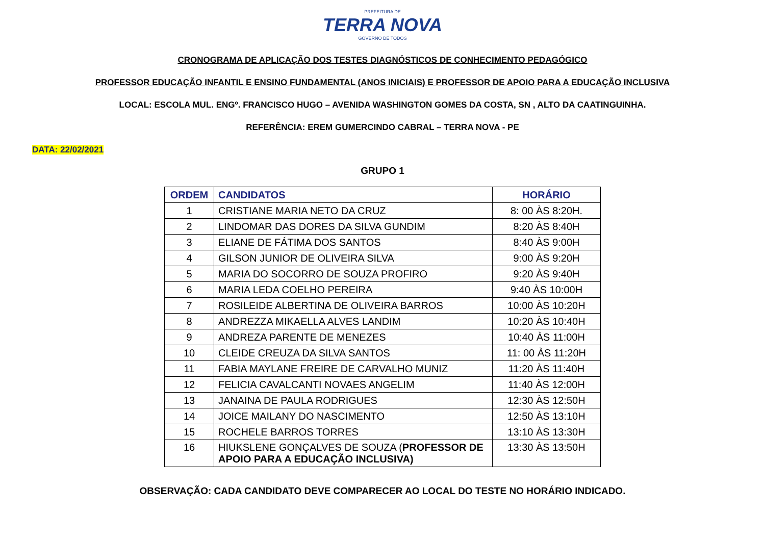PREFEITURA DE
TERRA NOVA
GOVERNO DE TODOS
CRONOGRAMA DE APLICAÇÃO DOS TESTES DIAGNÓSTICOS DE CONHECIMENTO PEDAGÓGICO
PROFESSOR EDUCAÇÃO INFANTIL E ENSINO FUNDAMENTAL (ANOS INICIAIS) E PROFESSOR DE APOIO PARA A EDUCAÇÃO INCLUSIVA
LOCAL: ESCOLA MUL. ENGº. FRANCISCO HUGO – AVENIDA WASHINGTON GOMES DA COSTA, SN , ALTO DA CAATINGUINHA.
REFERÊNCIA: EREM GUMERCINDO CABRAL – TERRA NOVA - PE
DATA: 22/02/2021
GRUPO 1
| ORDEM | CANDIDATOS | HORÁRIO |
| --- | --- | --- |
| 1 | CRISTIANE MARIA NETO DA CRUZ | 8: 00 ÀS 8:20H. |
| 2 | LINDOMAR DAS DORES DA SILVA GUNDIM | 8:20 ÀS 8:40H |
| 3 | ELIANE DE FÁTIMA DOS SANTOS | 8:40 ÀS 9:00H |
| 4 | GILSON JUNIOR DE OLIVEIRA SILVA | 9:00 ÀS 9:20H |
| 5 | MARIA DO SOCORRO DE SOUZA PROFIRO | 9:20 ÀS 9:40H |
| 6 | MARIA LEDA COELHO PEREIRA | 9:40 ÀS 10:00H |
| 7 | ROSILEIDE ALBERTINA DE OLIVEIRA BARROS | 10:00 ÀS 10:20H |
| 8 | ANDREZZA MIKAELLA ALVES LANDIM | 10:20 ÀS 10:40H |
| 9 | ANDREZA PARENTE DE MENEZES | 10:40 ÀS 11:00H |
| 10 | CLEIDE CREUZA DA SILVA SANTOS | 11: 00 ÀS 11:20H |
| 11 | FABIA MAYLANE FREIRE DE CARVALHO MUNIZ | 11:20 ÀS 11:40H |
| 12 | FELICIA CAVALCANTI NOVAES ANGELIM | 11:40 ÀS 12:00H |
| 13 | JANAINA DE PAULA RODRIGUES | 12:30 ÀS 12:50H |
| 14 | JOICE MAILANY DO NASCIMENTO | 12:50 ÀS 13:10H |
| 15 | ROCHELE BARROS TORRES | 13:10 ÀS 13:30H |
| 16 | HIUKSLENE GONÇALVES DE SOUZA ( PROFESSOR DE APOIO PARA A EDUCAÇÃO INCLUSIVA) | 13:30 ÀS 13:50H |
OBSERVAÇÃO: CADA CANDIDATO DEVE COMPARECER AO LOCAL DO TESTE NO HORÁRIO INDICADO.